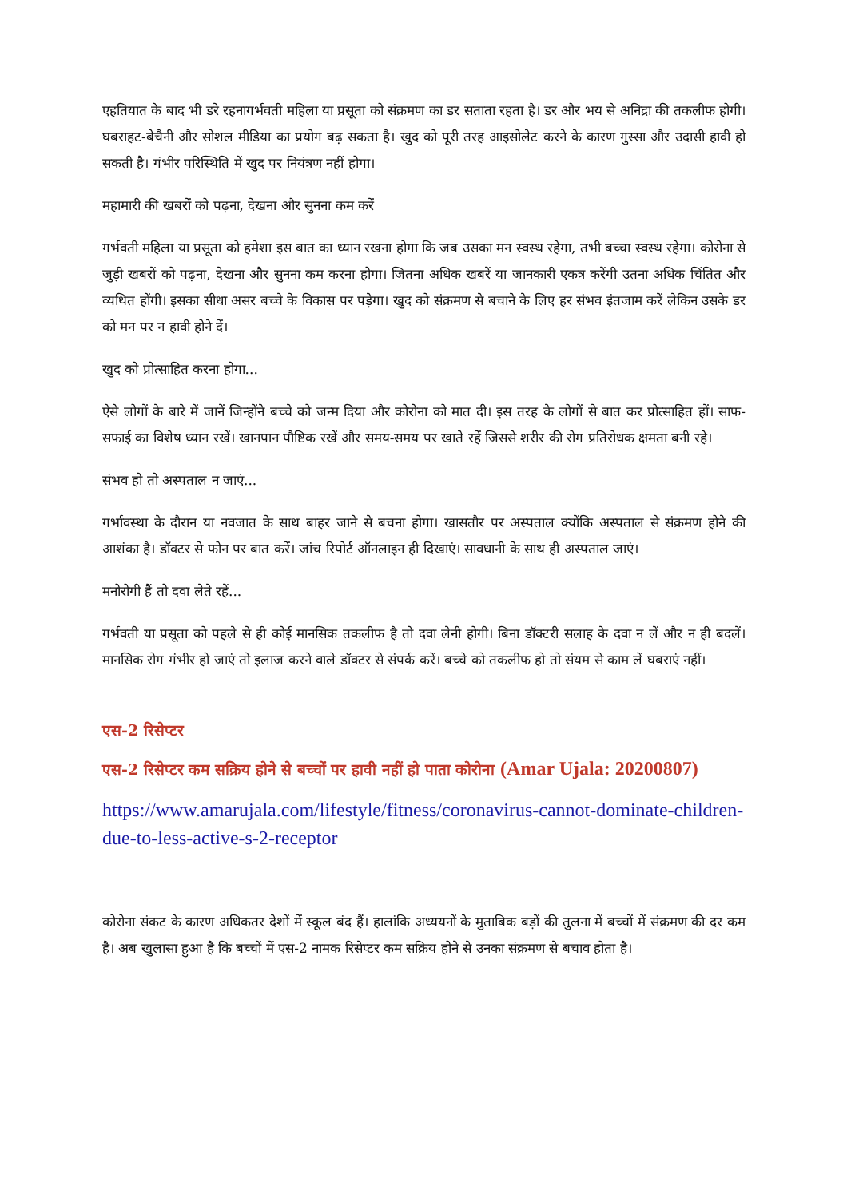एहतियात के बाद भी डरे रहनागर्भवती महिला या प्रसूता को संक्रमण का डर सताता रहता है। डर और भय से अनिद्रा की तकलीफ होगी। घबराहट-बेचैनी और सोशल मीडिया का प्रयोग बढ़ सकता है। खुद को पूरी तरह आइसोलेट करने के कारण गुस्सा और उदासी हावी हो सकती है। गंभीर परिस्थिति में खुद पर नियंत्रण नहीं होगा।
महामारी की खबरों को पढ़ना, देखना और सुनना कम करें
गर्भवती महिला या प्रसूता को हमेशा इस बात का ध्यान रखना होगा कि जब उसका मन स्वस्थ रहेगा, तभी बच्चा स्वस्थ रहेगा। कोरोना से जुड़ी खबरों को पढ़ना, देखना और सुनना कम करना होगा। जितना अधिक खबरें या जानकारी एकत्र करेंगी उतना अधिक चिंतित और व्यथित होंगी। इसका सीधा असर बच्चे के विकास पर पड़ेगा। खुद को संक्रमण से बचाने के लिए हर संभव इंतजाम करें लेकिन उसके डर को मन पर न हावी होने दें।
खुद को प्रोत्साहित करना होगा...
ऐसे लोगों के बारे में जानें जिन्होंने बच्चे को जन्म दिया और कोरोना को मात दी। इस तरह के लोगों से बात कर प्रोत्साहित हों। साफ-सफाई का विशेष ध्यान रखें। खानपान पौष्टिक रखें और समय-समय पर खाते रहें जिससे शरीर की रोग प्रतिरोधक क्षमता बनी रहे।
संभव हो तो अस्पताल न जाएं...
गर्भावस्था के दौरान या नवजात के साथ बाहर जाने से बचना होगा। खासतौर पर अस्पताल क्योंकि अस्पताल से संक्रमण होने की आशंका है। डॉक्टर से फोन पर बात करें। जांच रिपोर्ट ऑनलाइन ही दिखाएं। सावधानी के साथ ही अस्पताल जाएं।
मनोरोगी हैं तो दवा लेते रहें...
गर्भवती या प्रसूता को पहले से ही कोई मानसिक तकलीफ है तो दवा लेनी होगी। बिना डॉक्टरी सलाह के दवा न लें और न ही बदलें। मानसिक रोग गंभीर हो जाएं तो इलाज करने वाले डॉक्टर से संपर्क करें। बच्चे को तकलीफ हो तो संयम से काम लें घबराएं नहीं।
एस-2 रिसेप्टर
एस-2 रिसेप्टर कम सक्रिय होने से बच्चों पर हावी नहीं हो पाता कोरोना (Amar Ujala: 20200807)
https://www.amarujala.com/lifestyle/fitness/coronavirus-cannot-dominate-children-due-to-less-active-s-2-receptor
कोरोना संकट के कारण अधिकतर देशों में स्कूल बंद हैं। हालांकि अध्ययनों के मुताबिक बड़ों की तुलना में बच्चों में संक्रमण की दर कम है। अब खुलासा हुआ है कि बच्चों में एस-2 नामक रिसेप्टर कम सक्रिय होने से उनका संक्रमण से बचाव होता है।